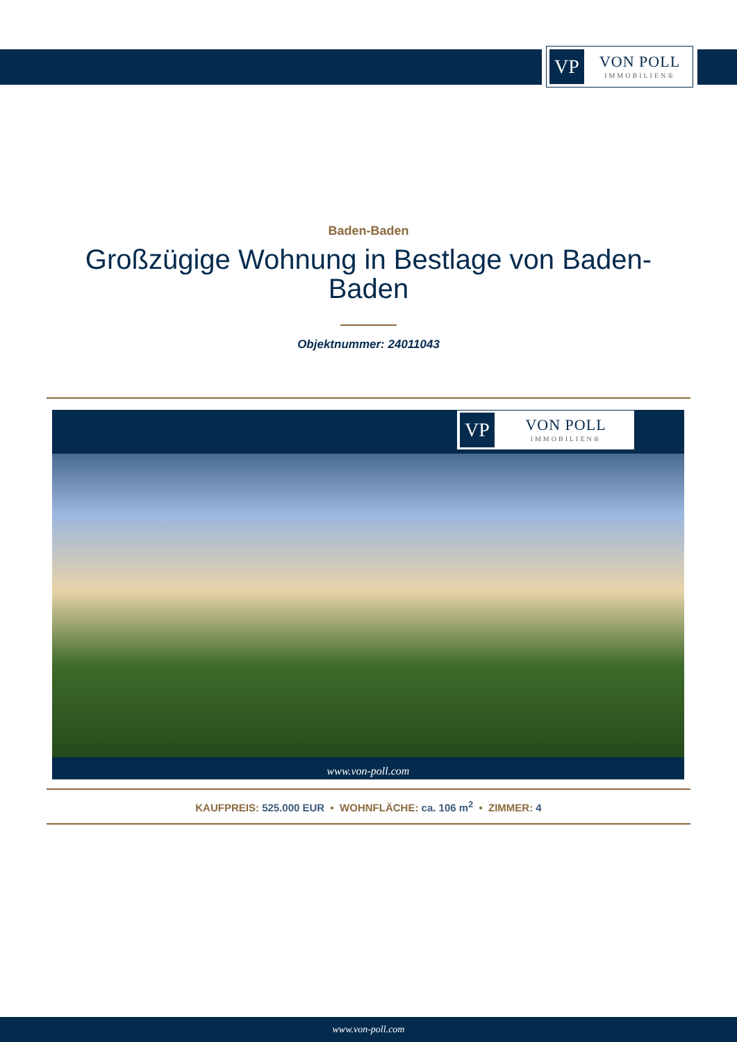VP
VON POLL
IMMOBILIEN®
Baden-Baden
Großzügige Wohnung in Bestlage von Baden-
Baden
Objektnummer: 24011043
VP
VON POLL
IMMOBILIEN®
www.von-poll.com
KAUFPREIS: 525.000 EUR • WOHNFLÄCHE: ca. 106 m<sup>2</sup> • ZIMMER: 4
www.von-poll.com